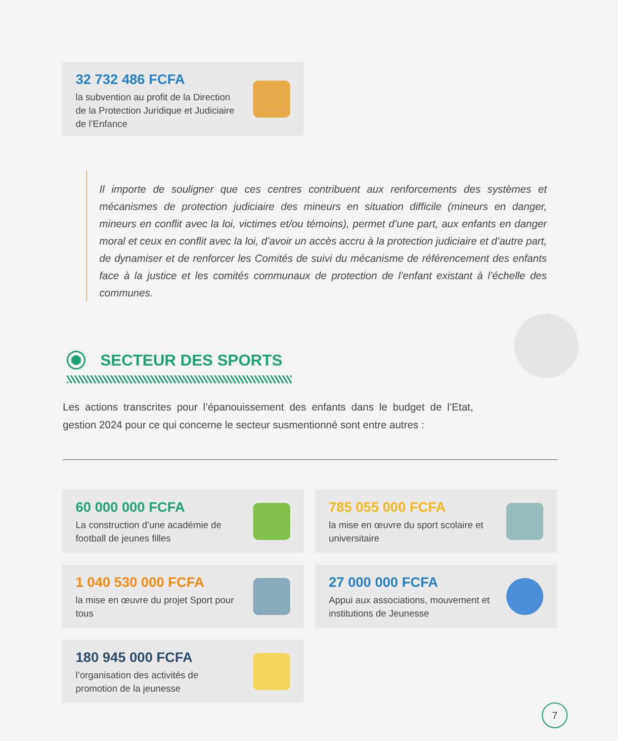32 732 486 FCFA
la subvention au profit de la Direction de la Protection Juridique et Judiciaire de l’Enfance
Il importe de souligner que ces centres contribuent aux renforcements des systèmes et mécanismes de protection judiciaire des mineurs en situation difficile (mineurs en danger, mineurs en conflit avec la loi, victimes et/ou témoins), permet d’une part, aux enfants en danger moral et ceux en conflit avec la loi, d’avoir un accès accru à la protection judiciaire et d’autre part, de dynamiser et de renforcer les Comités de suivi du mécanisme de référencement des enfants face à la justice et les comités communaux de protection de l’enfant existant à l’échelle des communes.
SECTEUR DES SPORTS
Les actions transcrites pour l’épanouissement des enfants dans le budget de l’Etat, gestion 2024 pour ce qui concerne le secteur susmentionné sont entre autres :
60 000 000 FCFA
La construction d’une académie de football de jeunes filles
785 055 000 FCFA
la mise en œuvre du sport scolaire et universitaire
1 040 530 000 FCFA
la mise en œuvre du projet Sport pour tous
27 000 000 FCFA
Appui aux associations, mouvement et institutions de Jeunesse
180 945 000 FCFA
l’organisation des activités de promotion de la jeunesse
7